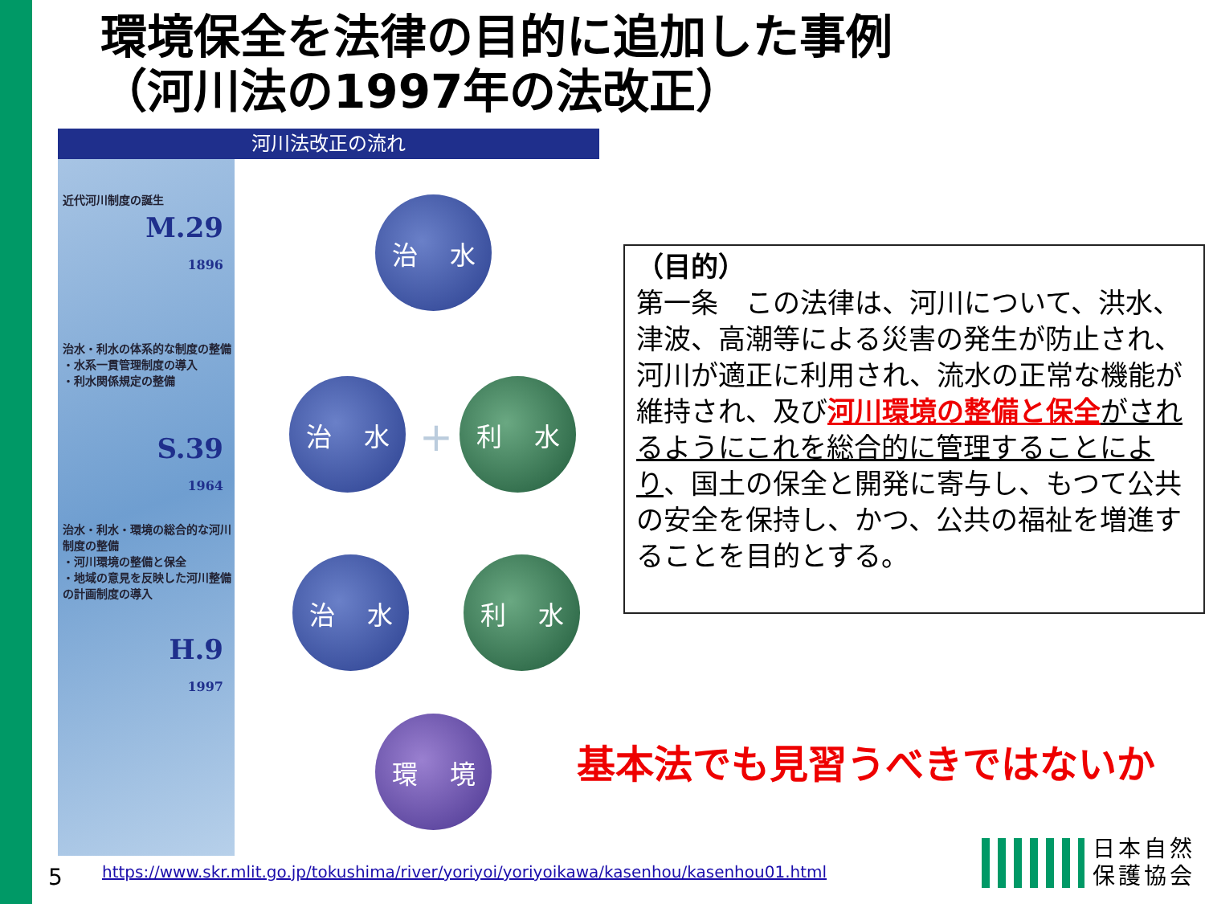環境保全を法律の目的に追加した事例
（河川法の1997年の法改正）
河川法改正の流れ
近代河川制度の誕生
M.29
1896
治水・利水の体系的な制度の整備
・水系一貫管理制度の導入
・利水関係規定の整備
S.39
1964
治水・利水・環境の総合的な河川制度の整備
・河川環境の整備と保全
・地域の意見を反映した河川整備の計画制度の導入
H.9
1997
治 水
治 水
+
利 水
治 水 利 水
環 境
（目的）
第一条　この法律は、河川について、洪水、津波、高潮等による災害の発生が防止され、河川が適正に利用され、流水の正常な機能が維持され、及び河川環境の整備と保全 がされるようにこれを総合的に管理することにより、国土の保全と開発に寄与し、もつて公共の安全を保持し、かつ、公共の福祉を増進することを目的とする。
基本法でも見習うべきではないか
5
https://www.skr.mlit.go.jp/tokushima/river/yoriyoi/yoriyoikawa/kasenhou/kasenhou01.html
日本自然
保護協会